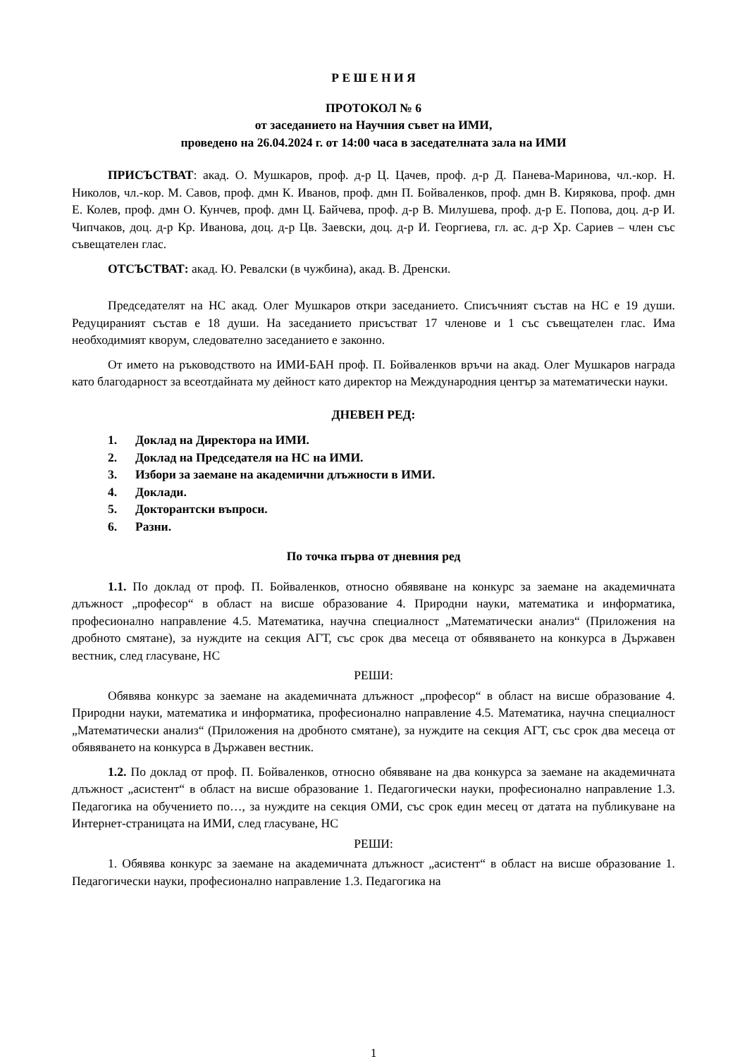Р Е Ш Е Н И Я
ПРОТОКОЛ № 6
от заседанието на Научния съвет на ИМИ,
проведено на 26.04.2024 г. от 14:00 часа в заседателната зала на ИМИ
ПРИСЪСТВАТ: акад. О. Мушкаров, проф. д-р Ц. Цачев, проф. д-р Д. Панева-Маринова, чл.-кор. Н. Николов, чл.-кор. М. Савов, проф. дмн К. Иванов, проф. дмн П. Бойваленков, проф. дмн В. Кирякова, проф. дмн Е. Колев, проф. дмн О. Кунчев, проф. дмн Ц. Байчева, проф. д-р В. Милушева, проф. д-р Е. Попова, доц. д-р И. Чипчаков, доц. д-р Кр. Иванова, доц. д-р Цв. Заевски, доц. д-р И. Георгиева, гл. ас. д-р Хр. Сариев – член със съвещателен глас.
ОТСЪСТВАТ: акад. Ю. Ревалски (в чужбина), акад. В. Дренски.
Председателят на НС акад. Олег Мушкаров откри заседанието. Списъчният състав на НС е 19 души. Редуцираният състав е 18 души. На заседанието присъстват 17 членове и 1 със съвещателен глас. Има необходимият кворум, следователно заседанието е законно.
От името на ръководството на ИМИ-БАН проф. П. Бойваленков връчи на акад. Олег Мушкаров награда като благодарност за всеотдайната му дейност като директор на Международния център за математически науки.
ДНЕВЕН РЕД:
1. Доклад на Директора на ИМИ.
2. Доклад на Председателя на НС на ИМИ.
3. Избори за заемане на академични длъжности в ИМИ.
4. Доклади.
5. Докторантски въпроси.
6. Разни.
По точка първа от дневния ред
1.1. По доклад от проф. П. Бойваленков, относно обявяване на конкурс за заемане на академичната длъжност „професор“ в област на висше образование 4. Природни науки, математика и информатика, професионално направление 4.5. Математика, научна специалност „Математически анализ“ (Приложения на дробното смятане), за нуждите на секция АГТ, със срок два месеца от обявяването на конкурса в Държавен вестник, след гласуване, НС
РЕШИ:
Обявява конкурс за заемане на академичната длъжност „професор“ в област на висше образование 4. Природни науки, математика и информатика, професионално направление 4.5. Математика, научна специалност „Математически анализ“ (Приложения на дробното смятане), за нуждите на секция АГТ, със срок два месеца от обявяването на конкурса в Държавен вестник.
1.2. По доклад от проф. П. Бойваленков, относно обявяване на два конкурса за заемане на академичната длъжност „асистент“ в област на висше образование 1. Педагогически науки, професионално направление 1.3. Педагогика на обучението по…, за нуждите на секция ОМИ, със срок един месец от датата на публикуване на Интернет-страницата на ИМИ, след гласуване, НС
РЕШИ:
1. Обявява конкурс за заемане на академичната длъжност „асистент“ в област на висше образование 1. Педагогически науки, професионално направление 1.3. Педагогика на
1